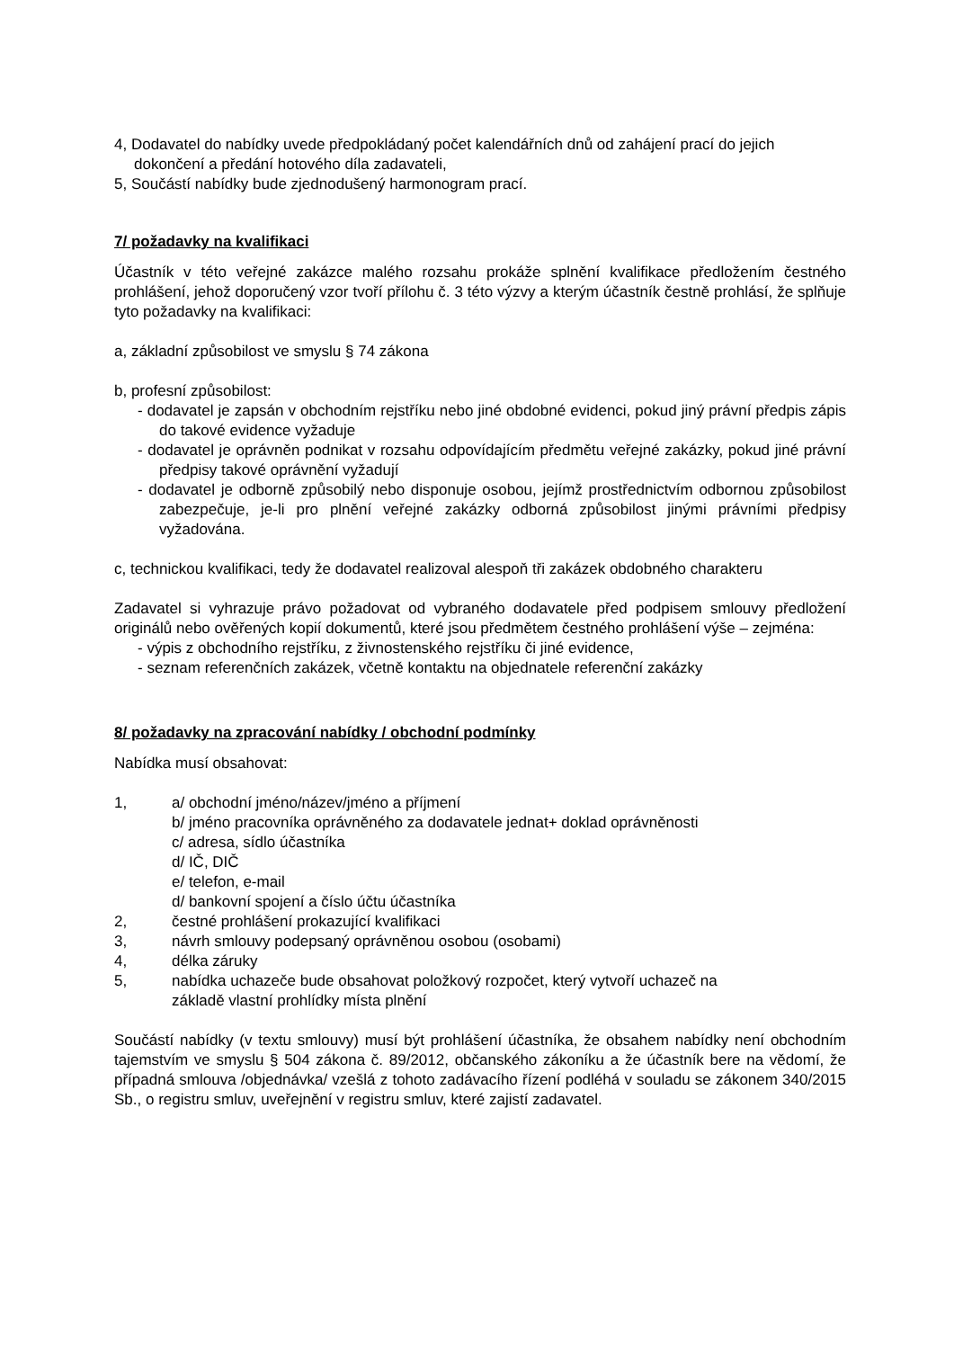4, Dodavatel do nabídky uvede předpokládaný počet kalendářních dnů od zahájení prací do jejich dokončení a předání hotového díla zadavateli,
5, Součástí nabídky bude zjednodušený harmonogram prací.
7/ požadavky na kvalifikaci
Účastník v této veřejné zakázce malého rozsahu prokáže splnění kvalifikace předložením čestného prohlášení, jehož doporučený vzor tvoří přílohu č. 3 této výzvy a kterým účastník čestně prohlásí, že splňuje tyto požadavky na kvalifikaci:
a, základní způsobilost ve smyslu § 74 zákona
b, profesní způsobilost:
- dodavatel je zapsán v obchodním rejstříku nebo jiné obdobné evidenci, pokud jiný právní předpis zápis do takové evidence vyžaduje
- dodavatel je oprávněn podnikat v rozsahu odpovídajícím předmětu veřejné zakázky, pokud jiné právní předpisy takové oprávnění vyžadují
- dodavatel je odborně způsobilý nebo disponuje osobou, jejímž prostřednictvím odbornou způsobilost zabezpečuje, je-li pro plnění veřejné zakázky odborná způsobilost jinými právními předpisy vyžadována.
c, technickou kvalifikaci, tedy že dodavatel realizoval alespoň tři zakázek obdobného charakteru
Zadavatel si vyhrazuje právo požadovat od vybraného dodavatele před podpisem smlouvy předložení originálů nebo ověřených kopií dokumentů, které jsou předmětem čestného prohlášení výše – zejména:
- výpis z obchodního rejstříku, z živnostenského rejstříku či jiné evidence,
- seznam referenčních zakázek, včetně kontaktu na objednatele referenční zakázky
8/ požadavky na zpracování nabídky / obchodní podmínky
Nabídka musí obsahovat:
1, a/ obchodní jméno/název/jméno a příjmení
b/ jméno pracovníka oprávněného za dodavatele jednat+ doklad oprávněnosti
c/ adresa, sídlo účastníka
d/ IČ, DIČ
e/ telefon, e-mail
d/ bankovní spojení a číslo účtu účastníka
2, čestné prohlášení prokazující kvalifikaci
3, návrh smlouvy podepsaný oprávněnou osobou (osobami)
4, délka záruky
5, nabídka uchazeče bude obsahovat položkový rozpočet, který vytvoří uchazeč na
základě vlastní prohlídky místa plnění
Součástí nabídky (v textu smlouvy) musí být prohlášení účastníka, že obsahem nabídky není obchodním tajemstvím ve smyslu § 504 zákona č. 89/2012, občanského zákoníku a že účastník bere na vědomí, že případná smlouva /objednávka/ vzešlá z tohoto zadávacího řízení podléhá v souladu se zákonem 340/2015 Sb., o registru smluv, uveřejnění v registru smluv, které zajistí zadavatel.